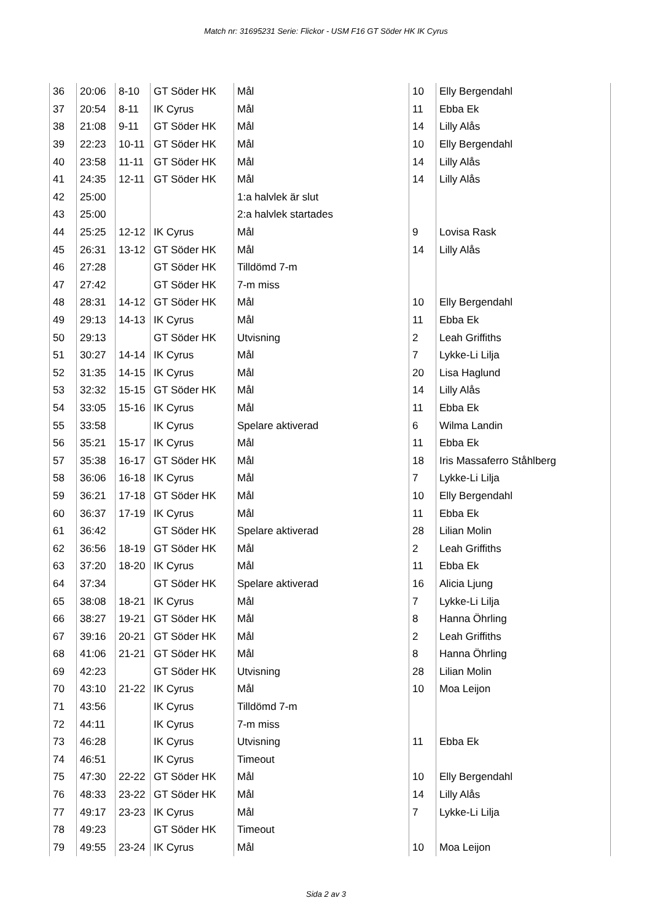Match nr: 31695231 Serie: Flickor - USM F16 GT Söder HK IK Cyrus
| 36 | 20:06 | 8-10 | GT Söder HK | Mål | 10 | Elly Bergendahl |
| 37 | 20:54 | 8-11 | IK Cyrus | Mål | 11 | Ebba Ek |
| 38 | 21:08 | 9-11 | GT Söder HK | Mål | 14 | Lilly Alås |
| 39 | 22:23 | 10-11 | GT Söder HK | Mål | 10 | Elly Bergendahl |
| 40 | 23:58 | 11-11 | GT Söder HK | Mål | 14 | Lilly Alås |
| 41 | 24:35 | 12-11 | GT Söder HK | Mål | 14 | Lilly Alås |
| 42 | 25:00 | | | 1:a halvlek är slut | | |
| 43 | 25:00 | | | 2:a halvlek startades | | |
| 44 | 25:25 | 12-12 | IK Cyrus | Mål | 9 | Lovisa Rask |
| 45 | 26:31 | 13-12 | GT Söder HK | Mål | 14 | Lilly Alås |
| 46 | 27:28 | | GT Söder HK | Tilldömd 7-m | | |
| 47 | 27:42 | | GT Söder HK | 7-m miss | | |
| 48 | 28:31 | 14-12 | GT Söder HK | Mål | 10 | Elly Bergendahl |
| 49 | 29:13 | 14-13 | IK Cyrus | Mål | 11 | Ebba Ek |
| 50 | 29:13 | | GT Söder HK | Utvisning | 2 | Leah Griffiths |
| 51 | 30:27 | 14-14 | IK Cyrus | Mål | 7 | Lykke-Li Lilja |
| 52 | 31:35 | 14-15 | IK Cyrus | Mål | 20 | Lisa Haglund |
| 53 | 32:32 | 15-15 | GT Söder HK | Mål | 14 | Lilly Alås |
| 54 | 33:05 | 15-16 | IK Cyrus | Mål | 11 | Ebba Ek |
| 55 | 33:58 | | IK Cyrus | Spelare aktiverad | 6 | Wilma Landin |
| 56 | 35:21 | 15-17 | IK Cyrus | Mål | 11 | Ebba Ek |
| 57 | 35:38 | 16-17 | GT Söder HK | Mål | 18 | Iris Massaferro Ståhlberg |
| 58 | 36:06 | 16-18 | IK Cyrus | Mål | 7 | Lykke-Li Lilja |
| 59 | 36:21 | 17-18 | GT Söder HK | Mål | 10 | Elly Bergendahl |
| 60 | 36:37 | 17-19 | IK Cyrus | Mål | 11 | Ebba Ek |
| 61 | 36:42 | | GT Söder HK | Spelare aktiverad | 28 | Lilian Molin |
| 62 | 36:56 | 18-19 | GT Söder HK | Mål | 2 | Leah Griffiths |
| 63 | 37:20 | 18-20 | IK Cyrus | Mål | 11 | Ebba Ek |
| 64 | 37:34 | | GT Söder HK | Spelare aktiverad | 16 | Alicia Ljung |
| 65 | 38:08 | 18-21 | IK Cyrus | Mål | 7 | Lykke-Li Lilja |
| 66 | 38:27 | 19-21 | GT Söder HK | Mål | 8 | Hanna Öhrling |
| 67 | 39:16 | 20-21 | GT Söder HK | Mål | 2 | Leah Griffiths |
| 68 | 41:06 | 21-21 | GT Söder HK | Mål | 8 | Hanna Öhrling |
| 69 | 42:23 | | GT Söder HK | Utvisning | 28 | Lilian Molin |
| 70 | 43:10 | 21-22 | IK Cyrus | Mål | 10 | Moa Leijon |
| 71 | 43:56 | | IK Cyrus | Tilldömd 7-m | | |
| 72 | 44:11 | | IK Cyrus | 7-m miss | | |
| 73 | 46:28 | | IK Cyrus | Utvisning | 11 | Ebba Ek |
| 74 | 46:51 | | IK Cyrus | Timeout | | |
| 75 | 47:30 | 22-22 | GT Söder HK | Mål | 10 | Elly Bergendahl |
| 76 | 48:33 | 23-22 | GT Söder HK | Mål | 14 | Lilly Alås |
| 77 | 49:17 | 23-23 | IK Cyrus | Mål | 7 | Lykke-Li Lilja |
| 78 | 49:23 | | GT Söder HK | Timeout | | |
| 79 | 49:55 | 23-24 | IK Cyrus | Mål | 10 | Moa Leijon |
Sida 2 av 3